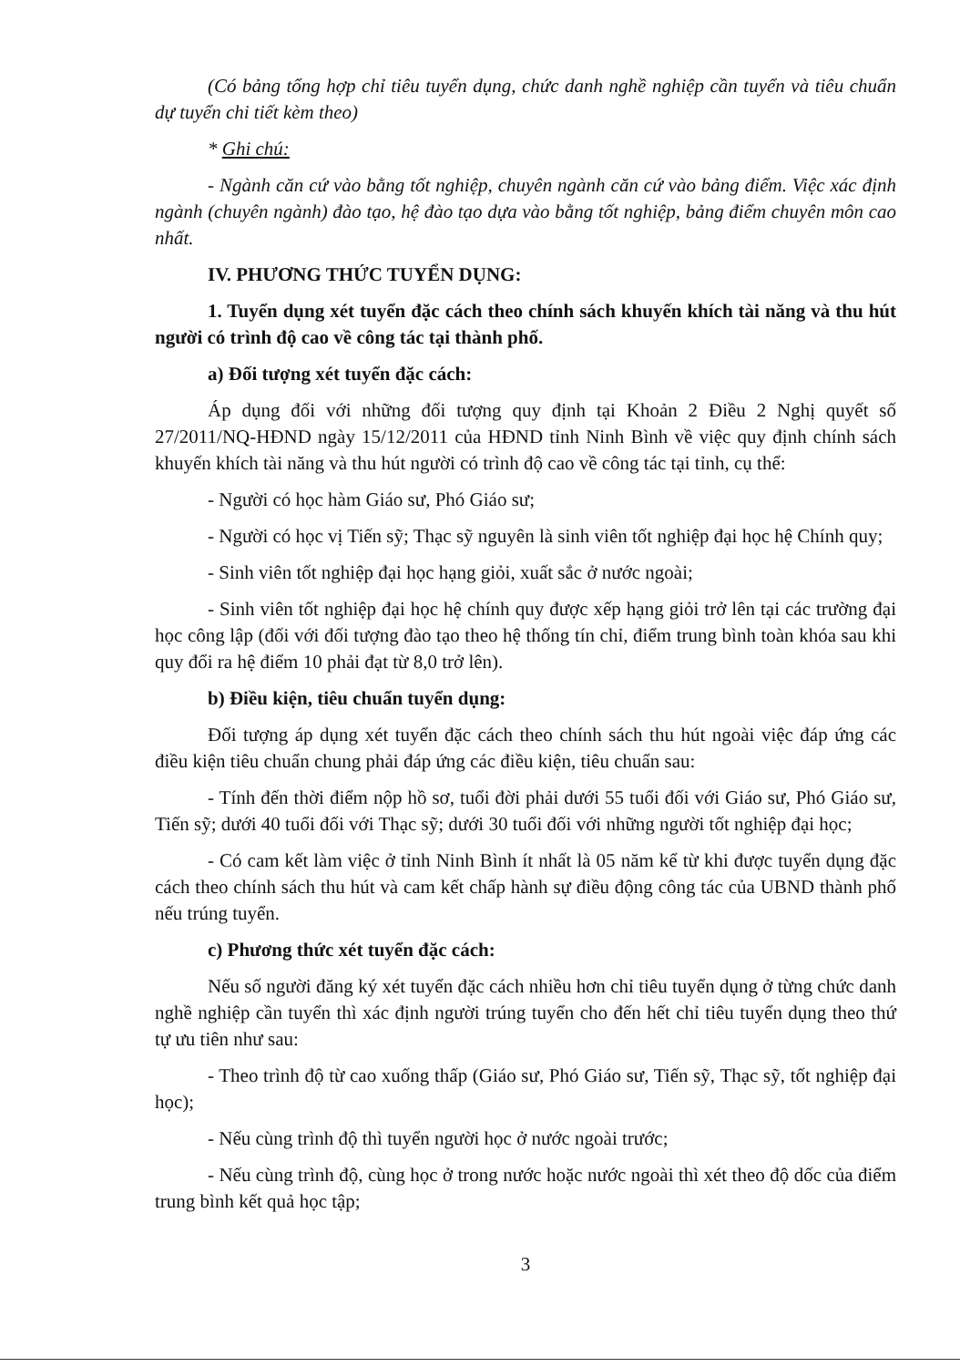(Có bảng tổng hợp chỉ tiêu tuyển dụng, chức danh nghề nghiệp cần tuyển và tiêu chuẩn dự tuyển chi tiết kèm theo)
* Ghi chú:
- Ngành căn cứ vào bằng tốt nghiệp, chuyên ngành căn cứ vào bảng điểm. Việc xác định ngành (chuyên ngành) đào tạo, hệ đào tạo dựa vào bằng tốt nghiệp, bảng điểm chuyên môn cao nhất.
IV. PHƯƠNG THỨC TUYỂN DỤNG:
1. Tuyển dụng xét tuyển đặc cách theo chính sách khuyến khích tài năng và thu hút người có trình độ cao về công tác tại thành phố.
a) Đối tượng xét tuyển đặc cách:
Áp dụng đối với những đối tượng quy định tại Khoản 2 Điều 2 Nghị quyết số 27/2011/NQ-HĐND ngày 15/12/2011 của HĐND tỉnh Ninh Bình về việc quy định chính sách khuyến khích tài năng và thu hút người có trình độ cao về công tác tại tỉnh, cụ thể:
- Người có học hàm Giáo sư, Phó Giáo sư;
- Người có học vị Tiến sỹ; Thạc sỹ nguyên là sinh viên tốt nghiệp đại học hệ Chính quy;
- Sinh viên tốt nghiệp đại học hạng giỏi, xuất sắc ở nước ngoài;
- Sinh viên tốt nghiệp đại học hệ chính quy được xếp hạng giỏi trở lên tại các trường đại học công lập (đối với đối tượng đào tạo theo hệ thống tín chỉ, điểm trung bình toàn khóa sau khi quy đổi ra hệ điểm 10 phải đạt từ 8,0 trở lên).
b) Điều kiện, tiêu chuẩn tuyển dụng:
Đối tượng áp dụng xét tuyển đặc cách theo chính sách thu hút ngoài việc đáp ứng các điều kiện tiêu chuẩn chung phải đáp ứng các điều kiện, tiêu chuẩn sau:
- Tính đến thời điểm nộp hồ sơ, tuổi đời phải dưới 55 tuổi đối với Giáo sư, Phó Giáo sư, Tiến sỹ; dưới 40 tuổi đối với Thạc sỹ; dưới 30 tuổi đối với những người tốt nghiệp đại học;
- Có cam kết làm việc ở tỉnh Ninh Bình ít nhất là 05 năm kể từ khi được tuyển dụng đặc cách theo chính sách thu hút và cam kết chấp hành sự điều động công tác của UBND thành phố nếu trúng tuyển.
c) Phương thức xét tuyển đặc cách:
Nếu số người đăng ký xét tuyển đặc cách nhiều hơn chỉ tiêu tuyển dụng ở từng chức danh nghề nghiệp cần tuyển thì xác định người trúng tuyển cho đến hết chỉ tiêu tuyển dụng theo thứ tự ưu tiên như sau:
- Theo trình độ từ cao xuống thấp (Giáo sư, Phó Giáo sư, Tiến sỹ, Thạc sỹ, tốt nghiệp đại học);
- Nếu cùng trình độ thì tuyển người học ở nước ngoài trước;
- Nếu cùng trình độ, cùng học ở trong nước hoặc nước ngoài thì xét theo độ dốc của điểm trung bình kết quả học tập;
3